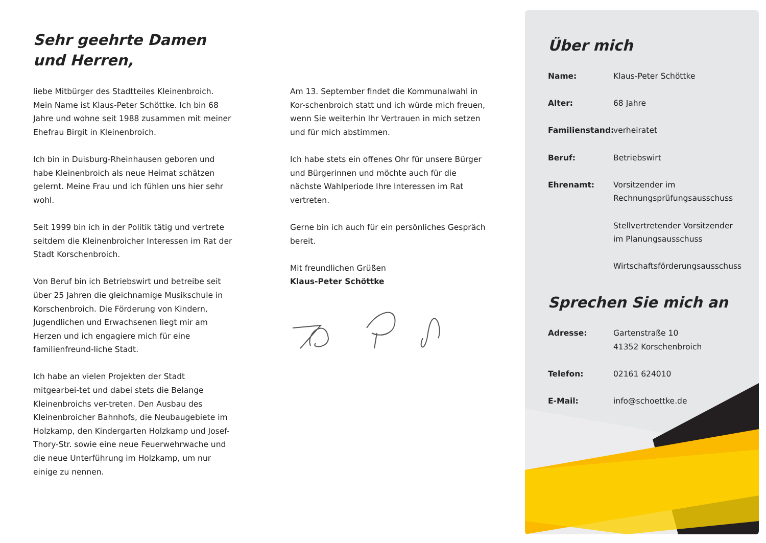Sehr geehrte Damen
und Herren,
liebe Mitbürger des Stadtteiles Kleinenbroich. Mein Name ist Klaus-Peter Schöttke. Ich bin 68 Jahre und wohne seit 1988 zusammen mit meiner Ehefrau Birgit in Kleinenbroich.
Ich bin in Duisburg-Rheinhausen geboren und habe Kleinenbroich als neue Heimat schätzen gelernt. Meine Frau und ich fühlen uns hier sehr wohl.
Seit 1999 bin ich in der Politik tätig und vertrete seitdem die Kleinenbroicher Interessen im Rat der Stadt Korschenbroich.
Von Beruf bin ich Betriebswirt und betreibe seit über 25 Jahren die gleichnamige Musikschule in Korschenbroich. Die Förderung von Kindern, Jugendlichen und Erwachsenen liegt mir am Herzen und ich engagiere mich für eine familienfreund-liche Stadt.
Ich habe an vielen Projekten der Stadt mitgearbei-tet und dabei stets die Belange Kleinenbroichs ver-treten. Den Ausbau des Kleinenbroicher Bahnhofs, die Neubaugebiete im Holzkamp, den Kindergarten Holzkamp und Josef-Thory-Str. sowie eine neue Feuerwehrwache und die neue Unterführung im Holzkamp, um nur einige zu nennen.
Am 13. September findet die Kommunalwahl in Kor-schenbroich statt und ich würde mich freuen, wenn Sie weiterhin Ihr Vertrauen in mich setzen und für mich abstimmen.
Ich habe stets ein offenes Ohr für unsere Bürger und Bürgerinnen und möchte auch für die nächste Wahlperiode Ihre Interessen im Rat vertreten.
Gerne bin ich auch für ein persönliches Gespräch bereit.
Mit freundlichen Grüßen
Klaus-Peter Schöttke
Über mich
Name: Klaus-Peter Schöttke
Alter: 68 Jahre
Familienstand: verheiratet
Beruf: Betriebswirt
Ehrenamt: Vorsitzender im Rechnungsprüfungsausschuss
Stellvertretender Vorsitzender im Planungsausschuss
Wirtschaftsförderungsausschuss
Sprechen Sie mich an
Adresse: Gartenstraße 10
41352 Korschenbroich
Telefon: 02161 624010
E-Mail: info@schoettke.de